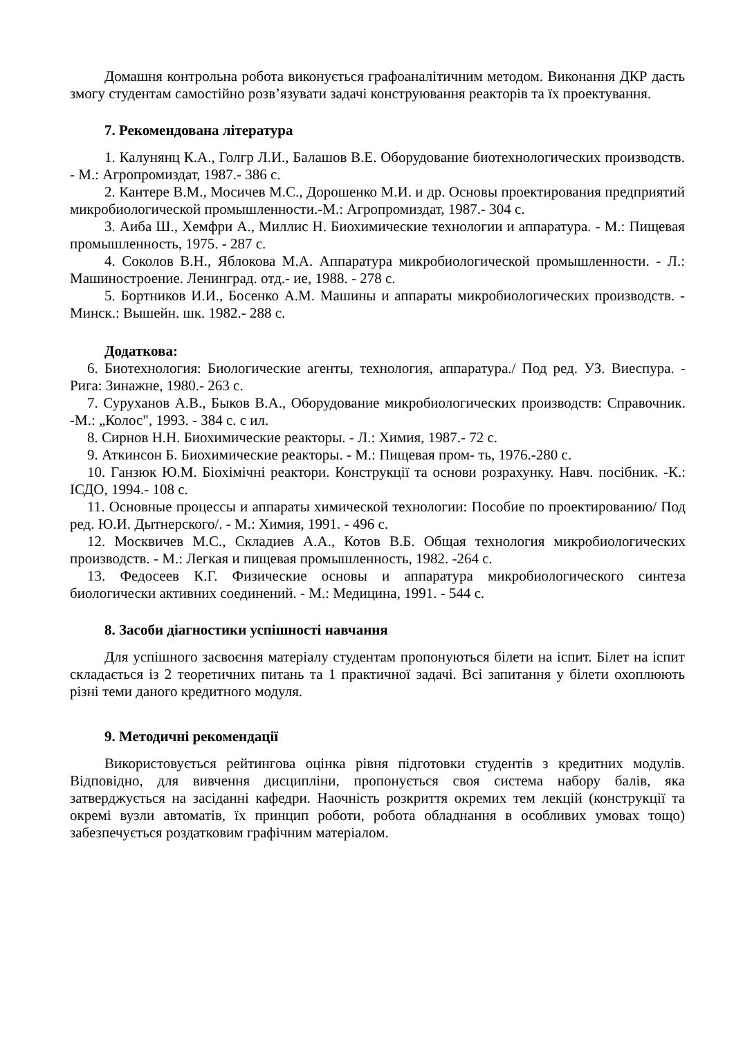Домашня контрольна робота виконується графоаналітичним методом. Виконання ДКР дасть змогу студентам самостійно розв’язувати задачі конструювання реакторів та їх проектування.
7. Рекомендована література
1. Калунянц К.А., Голгр Л.И., Балашов В.Е. Оборудование биотехнологических производств. - М.: Агропромиздат, 1987.- 386 с.
2. Кантере В.М., Мосичев М.С., Дорошенко М.И. и др. Основы проектирования предприятий микробиологической промышленности.-М.: Агропромиздат, 1987.- 304 с.
3. Аиба Ш., Хемфри А., Миллис Н. Биохимические технологии и аппаратура. - М.: Пищевая промышленность, 1975. - 287 с.
4. Соколов В.Н., Яблокова М.А. Аппаратура микробиологической промышленности. - Л.: Машиностроение. Ленинград. отд.- ие, 1988. - 278 с.
5. Бортников И.И., Босенко А.М. Машины и аппараты микробиологических производств. - Минск.: Вышейн. шк. 1982.- 288 с.
Додаткова:
6. Биотехнология: Биологические агенты, технология, аппаратура./ Под ред. УЗ. Виеспура. - Рига: Зинажне, 1980.- 263 с.
7. Суруханов А.В., Быков В.А., Оборудование микробиологических производств: Справочник. -М.: „Колос", 1993. - 384 с. с ил.
8. Сирнов Н.Н. Биохимические реакторы. - Л.: Химия, 1987.- 72 с.
9. Аткинсон Б. Биохимические реакторы. - М.: Пищевая пром- ть, 1976.-280 с.
10. Ганзюк Ю.М. Біохімічні реактори. Конструкції та основи розрахунку. Навч. посібник. -К.: ІСДО, 1994.- 108 с.
11. Основные процессы и аппараты химической технологии: Пособие по проектированию/ Под ред. Ю.И. Дытнерского/. - М.: Химия, 1991. - 496 с.
12. Москвичев М.С., Складиев А.А., Котов В.Б. Общая технология микробиологических производств. - М.: Легкая и пищевая промышленность, 1982. -264 с.
13. Федосеев К.Г. Физические основы и аппаратура микробиологического синтеза биологически активних соединений. - М.: Медицина, 1991. - 544 с.
8. Засоби діагностики успішності навчання
Для успішного засвоєння матеріалу студентам пропонуються білети на іспит. Білет на іспит складається із 2 теоретичних питань та 1 практичної задачі. Всі запитання у білети охоплюють різні теми даного кредитного модуля.
9. Методичні рекомендації
Використовується рейтингова оцінка рівня підготовки студентів з кредитних модулів. Відповідно, для вивчення дисципліни, пропонується своя система набору балів, яка затверджується на засіданні кафедри. Наочність розкриття окремих тем лекцій (конструкції та окремі вузли автоматів, їх принцип роботи, робота обладнання в особливих умовах тощо) забезпечується роздатковим графічним матеріалом.